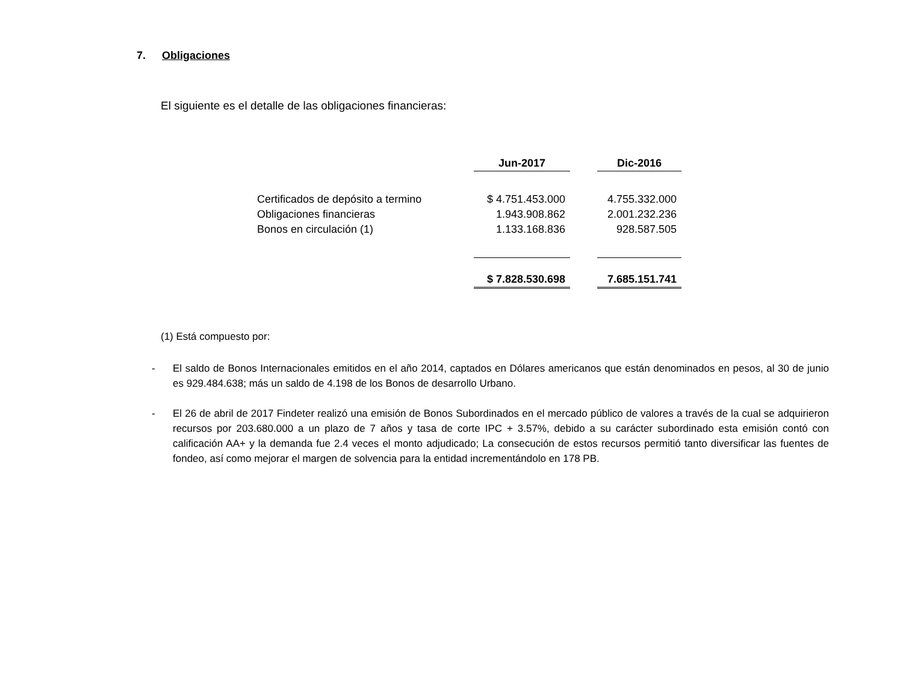7. Obligaciones
El siguiente es el detalle de las obligaciones financieras:
| | Jun-2017 | | Dic-2016 |
| Certificados de depósito a termino | $ 4.751.453.000 | | 4.755.332.000 |
| Obligaciones financieras | 1.943.908.862 | | 2.001.232.236 |
| Bonos en circulación (1) | 1.133.168.836 | | 928.587.505 |
| | $ 7.828.530.698 | | 7.685.151.741 |
(1) Está compuesto por:
- El saldo de Bonos Internacionales emitidos en el año 2014, captados en Dólares americanos que están denominados en pesos, al 30 de junio es 929.484.638; más un saldo de 4.198 de los Bonos de desarrollo Urbano.
- El 26 de abril de 2017 Findeter realizó una emisión de Bonos Subordinados en el mercado público de valores a través de la cual se adquirieron recursos por 203.680.000 a un plazo de 7 años y tasa de corte IPC + 3.57%, debido a su carácter subordinado esta emisión contó con calificación AA+ y la demanda fue 2.4 veces el monto adjudicado; La consecución de estos recursos permitió tanto diversificar las fuentes de fondeo, así como mejorar el margen de solvencia para la entidad incrementándolo en 178 PB.